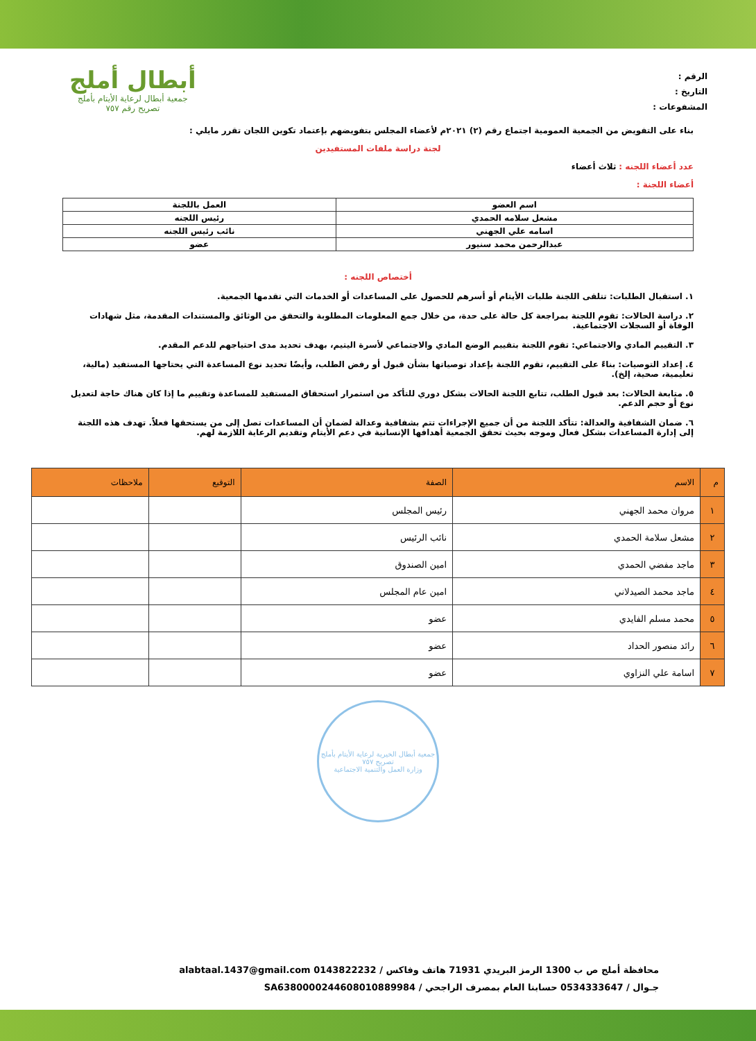الرقم :
التاريخ :
المشفوعات :
أبطال أملج
جمعية أبطال لرعاية الأيتام بأملج
تصريح رقم ٧٥٧
بناء على التفويض من الجمعية العمومية اجتماع رقم (٢) ٢٠٢١م لأعضاء المجلس بتفويضهم بإعتماد تكوين اللجان تقرر مايلي :
لجنة دراسة ملفات المستفيدين
عدد أعضاء اللجنه : ثلاث أعضاء
أعضاء اللجنة :
| اسم العضو | العمل باللجنة |
| مشعل سلامه الحمدي | رئيس اللجنه |
| اسامه علي الجهني | نائب رئيس اللجنه |
| عبدالرحمن محمد سنيور | عضو |
أختصاص اللجنه :
١. استقبال الطلبات: تتلقى اللجنة طلبات الأيتام أو أسرهم للحصول على المساعدات أو الخدمات التي تقدمها الجمعية.
٢. دراسة الحالات: تقوم اللجنة بمراجعة كل حالة على حدة، من خلال جمع المعلومات المطلوبة والتحقق من الوثائق والمستندات المقدمة، مثل شهادات الوفاة أو السجلات الاجتماعية.
٣. التقييم المادي والاجتماعي: تقوم اللجنة بتقييم الوضع المادي والاجتماعي لأسرة اليتيم، بهدف تحديد مدى احتياجهم للدعم المقدم.
٤. إعداد التوصيات: بناءً على التقييم، تقوم اللجنة بإعداد توصياتها بشأن قبول أو رفض الطلب، وأيضًا تحديد نوع المساعدة التي يحتاجها المستفيد (مالية، تعليمية، صحية، إلخ).
٥. متابعة الحالات: بعد قبول الطلب، تتابع اللجنة الحالات بشكل دوري للتأكد من استمرار استحقاق المستفيد للمساعدة وتقييم ما إذا كان هناك حاجة لتعديل نوع أو حجم الدعم.
٦. ضمان الشفافية والعدالة: تتأكد اللجنة من أن جميع الإجراءات تتم بشفافية وعدالة لضمان أن المساعدات تصل إلى من يستحقها فعلاً. تهدف هذه اللجنة إلى إدارة المساعدات بشكل فعال وموجه بحيث تحقق الجمعية أهدافها الإنسانية في دعم الأيتام وتقديم الرعاية اللازمة لهم.
| م | الاسم | الصفة | التوقيع | ملاحظات |
| --- | --- | --- | --- | --- |
| ١ | مروان محمد الجهني | رئيس المجلس | | |
| ٢ | مشعل سلامة الحمدي | نائب الرئيس | | |
| ٣ | ماجد مفضي الحمدي | امين الصندوق | | |
| ٤ | ماجد محمد الصيدلاني | امين عام المجلس | | |
| ٥ | محمد مسلم الفايدي | عضو | | |
| ٦ | رائد منصور الحداد | عضو | | |
| ٧ | اسامة علي النزاوي | عضو | | |
جمعية أبطال الخيرية لرعاية الأيتام بأملج
تصريح ٧٥٧
وزارة العمل والتنمية الاجتماعية
محافظة أملج ص ب 1300 الرمز البريدي 71931 هاتف وفاكس / 0143822232 alabtaal.1437@gmail.com
جـوال / 0534333647 حسابنا العام بمصرف الراجحي / SA6380000244608010889984